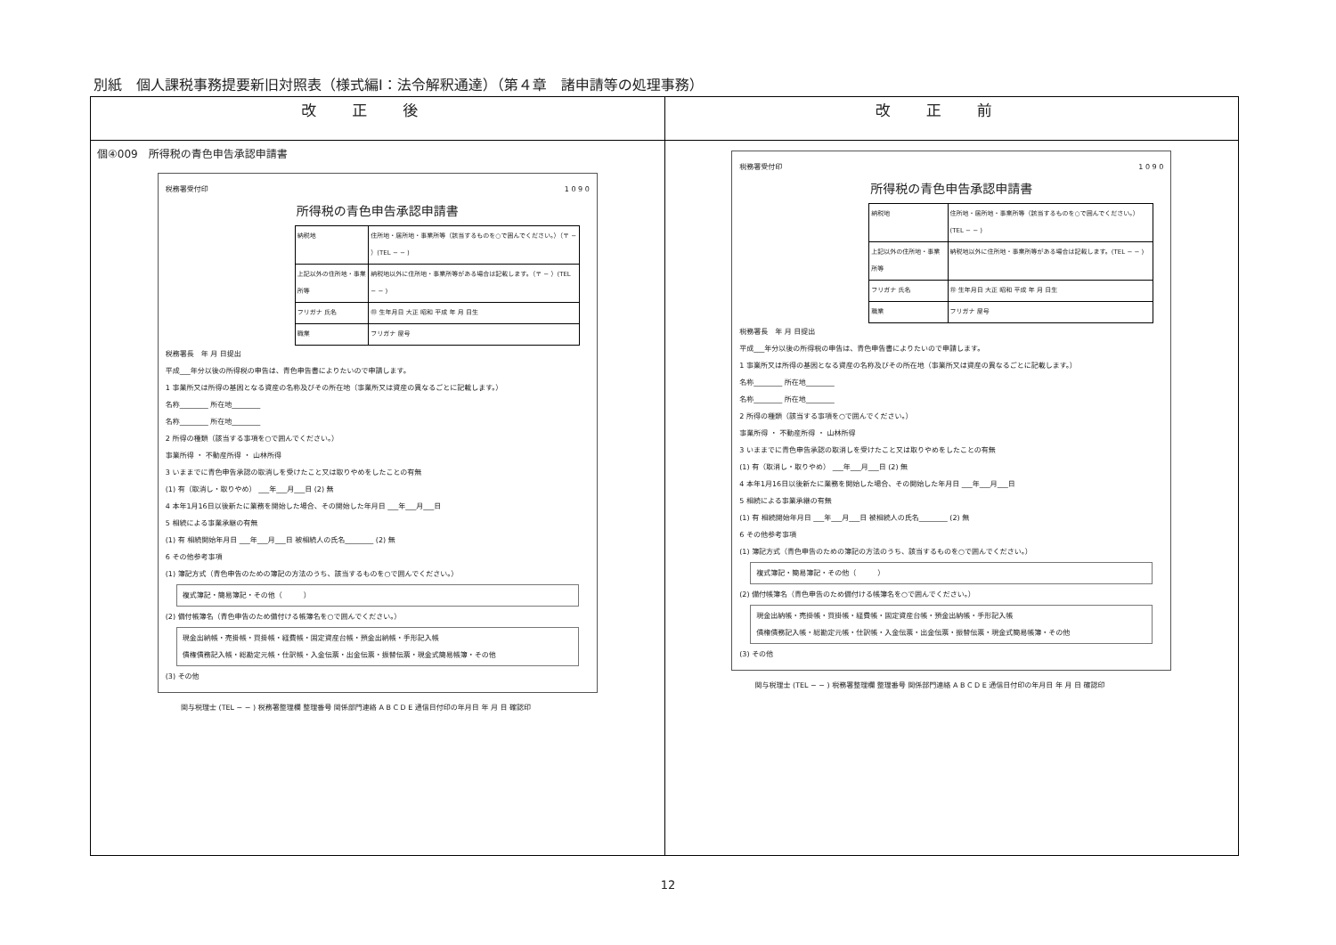別紙　個人課税事務提要新旧対照表（様式編Ⅰ：法令解釈通達）（第４章　諸申請等の処理事務）
| 改正後 | 改正前 |
| --- | --- |
| 個④009 所得税の青色申告承認申請書 税務署受付印 1 0 9 0 所得税の青色申告承認申請書 / 納税地 / 住所地・居所地・事業所等（該当するものを○で囲んでください。）（〒 − ）(TEL − − ) / / 上記以外の住所地・事業所等 / 納税地以外に住所地・事業所等がある場合は記載します。（〒 − ）(TEL − − ) / / フリガナ 氏名 / ㊞ 生年月日 大正 昭和 平成 年 月 日生 / / 職業 / フリガナ 屋号 / 税務署長 年 月 日提出 平成___年分以後の所得税の申告は、青色申告書によりたいので申請します。 1 事業所又は所得の基因となる資産の名称及びその所在地（事業所又は資産の異なるごとに記載します。） 名称________ 所在地________ 名称________ 所在地________ 2 所得の種類（該当する事項を○で囲んでください。） 事業所得 ・ 不動産所得 ・ 山林所得 3 いままでに青色申告承認の取消しを受けたこと又は取りやめをしたことの有無 (1) 有（取消し・取りやめ） ___年___月___日 (2) 無 4 本年1月16日以後新たに業務を開始した場合、その開始した年月日 ___年___月___日 5 相続による事業承継の有無 (1) 有 相続開始年月日 ___年___月___日 被相続人の氏名________ (2) 無 6 その他参考事項 (1) 簿記方式（青色申告のための簿記の方法のうち、該当するものを○で囲んでください。） 複式簿記・簡易簿記・その他（ ） (2) 備付帳簿名（青色申告のため備付ける帳簿名を○で囲んでください。） 現金出納帳・売掛帳・買掛帳・経費帳・固定資産台帳・預金出納帳・手形記入帳 債権債務記入帳・総勘定元帳・仕訳帳・入金伝票・出金伝票・振替伝票・現金式簡易帳簿・その他 (3) その他 関与税理士 (TEL − − ) 税務署整理欄 整理番号 関係部門連絡 A B C D E 通信日付印の年月日 年 月 日 確認印 | 税務署受付印 1 0 9 0 所得税の青色申告承認申請書 / 納税地 / 住所地・居所地・事業所等（該当するものを○で囲んでください。）(TEL − − ) / / 上記以外の住所地・事業所等 / 納税地以外に住所地・事業所等がある場合は記載します。(TEL − − ) / / フリガナ 氏名 / ㊞ 生年月日 大正 昭和 平成 年 月 日生 / / 職業 / フリガナ 屋号 / 税務署長 年 月 日提出 平成___年分以後の所得税の申告は、青色申告書によりたいので申請します。 1 事業所又は所得の基因となる資産の名称及びその所在地（事業所又は資産の異なるごとに記載します。） 名称________ 所在地________ 名称________ 所在地________ 2 所得の種類（該当する事項を○で囲んでください。） 事業所得 ・ 不動産所得 ・ 山林所得 3 いままでに青色申告承認の取消しを受けたこと又は取りやめをしたことの有無 (1) 有（取消し・取りやめ） ___年___月___日 (2) 無 4 本年1月16日以後新たに業務を開始した場合、その開始した年月日 ___年___月___日 5 相続による事業承継の有無 (1) 有 相続開始年月日 ___年___月___日 被相続人の氏名________ (2) 無 6 その他参考事項 (1) 簿記方式（青色申告のための簿記の方法のうち、該当するものを○で囲んでください。） 複式簿記・簡易簿記・その他（ ） (2) 備付帳簿名（青色申告のため備付ける帳簿名を○で囲んでください。） 現金出納帳・売掛帳・買掛帳・経費帳・固定資産台帳・預金出納帳・手形記入帳 債権債務記入帳・総勘定元帳・仕訳帳・入金伝票・出金伝票・振替伝票・現金式簡易帳簿・その他 (3) その他 関与税理士 (TEL − − ) 税務署整理欄 整理番号 関係部門連絡 A B C D E 通信日付印の年月日 年 月 日 確認印 |
12